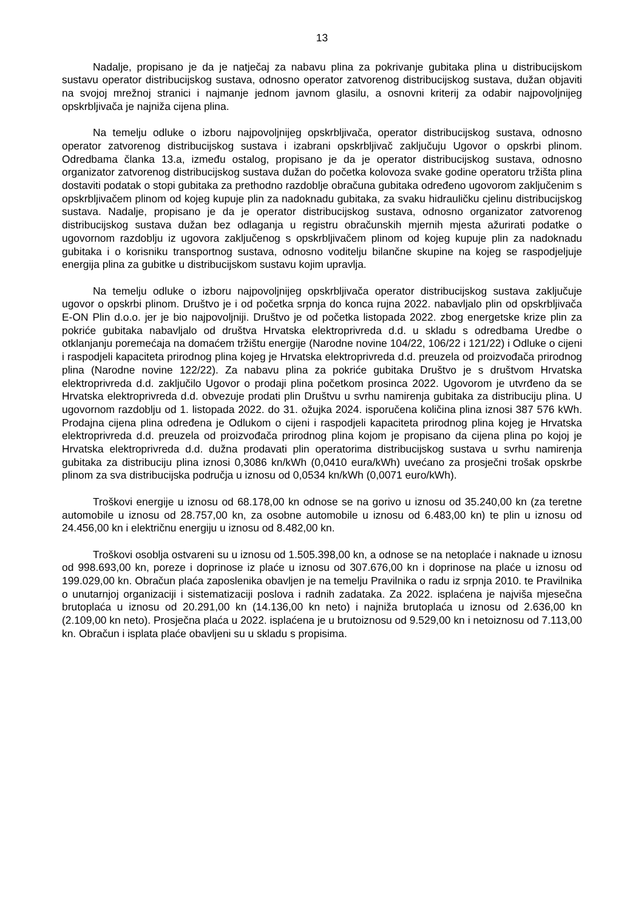13
Nadalje, propisano je da je natječaj za nabavu plina za pokrivanje gubitaka plina u distribucijskom sustavu operator distribucijskog sustava, odnosno operator zatvorenog distribucijskog sustava, dužan objaviti na svojoj mrežnoj stranici i najmanje jednom javnom glasilu, a osnovni kriterij za odabir najpovoljnijeg opskrbljivača je najniža cijena plina.
Na temelju odluke o izboru najpovoljnijeg opskrbljivača, operator distribucijskog sustava, odnosno operator zatvorenog distribucijskog sustava i izabrani opskrbljivač zaključuju Ugovor o opskrbi plinom. Odredbama članka 13.a, između ostalog, propisano je da je operator distribucijskog sustava, odnosno organizator zatvorenog distribucijskog sustava dužan do početka kolovoza svake godine operatoru tržišta plina dostaviti podatak o stopi gubitaka za prethodno razdoblje obračuna gubitaka određeno ugovorom zaključenim s opskrbljivačem plinom od kojeg kupuje plin za nadoknadu gubitaka, za svaku hidrauličku cjelinu distribucijskog sustava. Nadalje, propisano je da je operator distribucijskog sustava, odnosno organizator zatvorenog distribucijskog sustava dužan bez odlaganja u registru obračunskih mjernih mjesta ažurirati podatke o ugovornom razdoblju iz ugovora zaključenog s opskrbljivačem plinom od kojeg kupuje plin za nadoknadu gubitaka i o korisniku transportnog sustava, odnosno voditelju bilančne skupine na kojeg se raspodjeljuje energija plina za gubitke u distribucijskom sustavu kojim upravlja.
Na temelju odluke o izboru najpovoljnijeg opskrbljivača operator distribucijskog sustava zaključuje ugovor o opskrbi plinom. Društvo je i od početka srpnja do konca rujna 2022. nabavljalo plin od opskrbljivača E-ON Plin d.o.o. jer je bio najpovoljniji. Društvo je od početka listopada 2022. zbog energetske krize plin za pokriće gubitaka nabavljalo od društva Hrvatska elektroprivreda d.d. u skladu s odredbama Uredbe o otklanjanju poremećaja na domaćem tržištu energije (Narodne novine 104/22, 106/22 i 121/22) i Odluke o cijeni i raspodjeli kapaciteta prirodnog plina kojeg je Hrvatska elektroprivreda d.d. preuzela od proizvođača prirodnog plina (Narodne novine 122/22). Za nabavu plina za pokriće gubitaka Društvo je s društvom Hrvatska elektroprivreda d.d. zaključilo Ugovor o prodaji plina početkom prosinca 2022. Ugovorom je utvrđeno da se Hrvatska elektroprivreda d.d. obvezuje prodati plin Društvu u svrhu namirenja gubitaka za distribuciju plina. U ugovornom razdoblju od 1. listopada 2022. do 31. ožujka 2024. isporučena količina plina iznosi 387 576 kWh. Prodajna cijena plina određena je Odlukom o cijeni i raspodjeli kapaciteta prirodnog plina kojeg je Hrvatska elektroprivreda d.d. preuzela od proizvođača prirodnog plina kojom je propisano da cijena plina po kojoj je Hrvatska elektroprivreda d.d. dužna prodavati plin operatorima distribucijskog sustava u svrhu namirenja gubitaka za distribuciju plina iznosi 0,3086 kn/kWh (0,0410 eura/kWh) uvećano za prosječni trošak opskrbe plinom za sva distribucijska područja u iznosu od 0,0534 kn/kWh (0,0071 euro/kWh).
Troškovi energije u iznosu od 68.178,00 kn odnose se na gorivo u iznosu od 35.240,00 kn (za teretne automobile u iznosu od 28.757,00 kn, za osobne automobile u iznosu od 6.483,00 kn) te plin u iznosu od 24.456,00 kn i električnu energiju u iznosu od 8.482,00 kn.
Troškovi osoblja ostvareni su u iznosu od 1.505.398,00 kn, a odnose se na netoplaće i naknade u iznosu od 998.693,00 kn, poreze i doprinose iz plaće u iznosu od 307.676,00 kn i doprinose na plaće u iznosu od 199.029,00 kn. Obračun plaća zaposlenika obavljen je na temelju Pravilnika o radu iz srpnja 2010. te Pravilnika o unutarnjoj organizaciji i sistematizaciji poslova i radnih zadataka. Za 2022. isplaćena je najviša mjesečna brutoplaća u iznosu od 20.291,00 kn (14.136,00 kn neto) i najniža brutoplaća u iznosu od 2.636,00 kn (2.109,00 kn neto). Prosječna plaća u 2022. isplaćena je u brutoiznosu od 9.529,00 kn i netoiznosu od 7.113,00 kn. Obračun i isplata plaće obavljeni su u skladu s propisima.